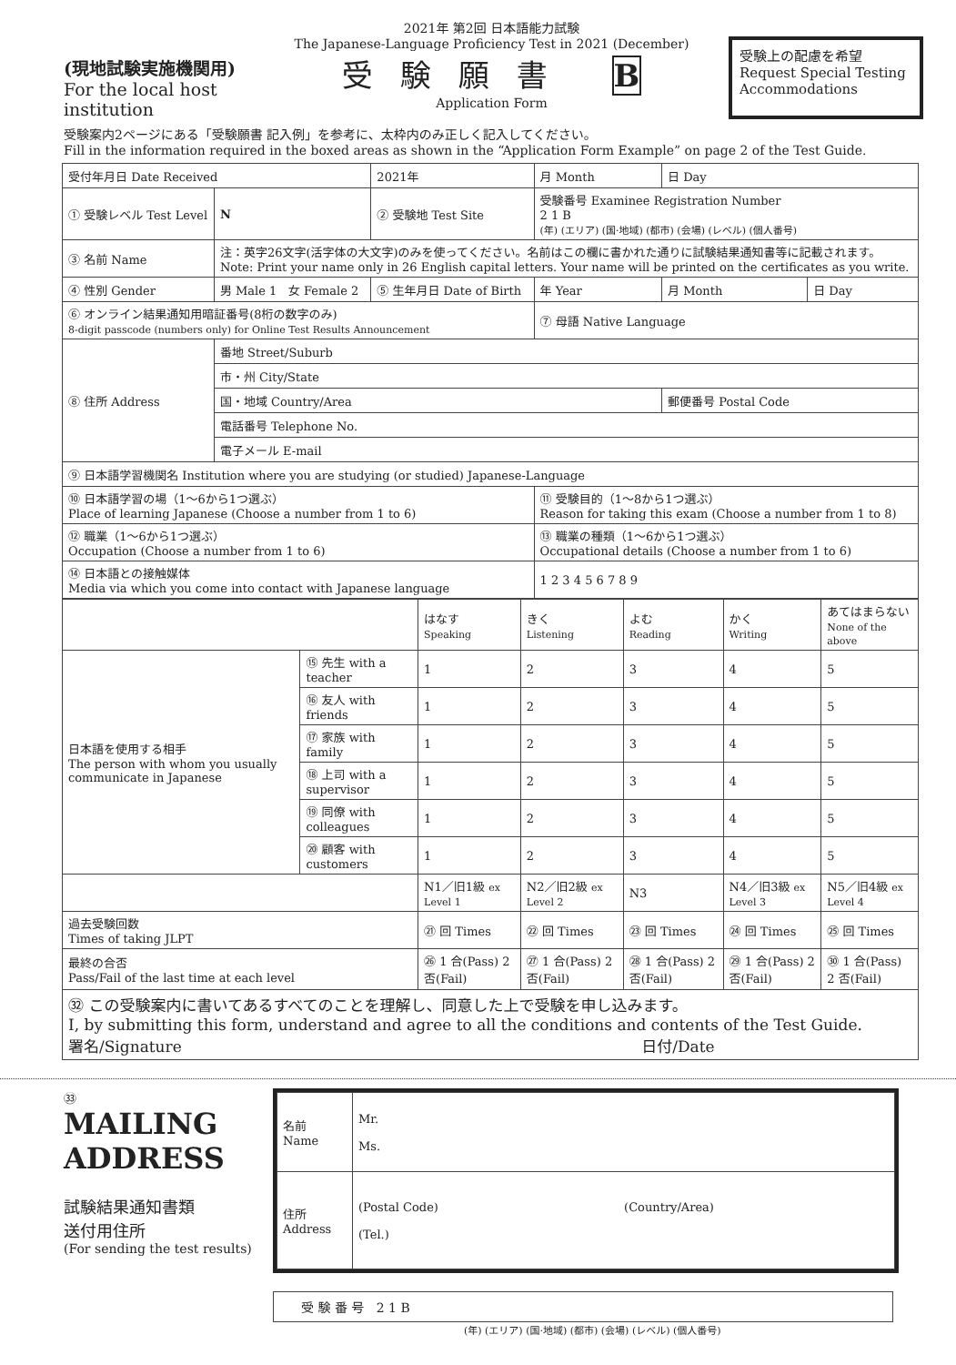(現地試験実施機関用)
For the local host institution
2021年 第2回 日本語能力試験
The Japanese-Language Proficiency Test in 2021 (December)
受験願書 B
Application Form
受験上の配慮を希望
Request Special Testing Accommodations
受験案内2ページにある「受験願書 記入例」を参考に、太枠内のみ正しく記入してください。
Fill in the information required in the boxed areas as shown in the “Application Form Example” on page 2 of the Test Guide.
| 受付年月日 Date Received | | 2021年 | 月 Month | 日 Day | |
| ① 受験レベル Test Level | N | ② 受験地 Test Site | 受験番号 Examinee Registration Number 2 1 B (年) (エリア) (国·地域) (都市) (会場) (レベル) (個人番号) | | |
| ③ 名前 Name | 注：英字26文字(活字体の大文字)のみを使ってください。名前はこの欄に書かれた通りに試験結果通知書等に記載されます。 Note: Print your name only in 26 English capital letters. Your name will be printed on the certificates as you write. | | | | |
| ④ 性別 Gender | 男 Male 1 女 Female 2 | ⑤ 生年月日 Date of Birth | 年 Year | 月 Month | 日 Day |
| ⑥ オンライン結果通知用暗証番号(8桁の数字のみ) 8-digit passcode (numbers only) for Online Test Results Announcement | | | ⑦ 母語 Native Language | | |
| ⑧ 住所 Address | 番地 Street/Suburb | | | | |
| | 市・州 City/State | | | | |
| | 国・地域 Country/Area | | | 郵便番号 Postal Code | |
| | 電話番号 Telephone No. | | | | |
| | 電子メール E-mail | | | | |
| ⑨ 日本語学習機関名 Institution where you are studying (or studied) Japanese-Language | | | | | |
| ⑩ 日本語学習の場（1～6から1つ選ぶ） Place of learning Japanese (Choose a number from 1 to 6) | | | ⑪ 受験目的（1～8から1つ選ぶ） Reason for taking this exam (Choose a number from 1 to 8) | | |
| ⑫ 職業（1～6から1つ選ぶ） Occupation (Choose a number from 1 to 6) | | | ⑬ 職業の種類（1～6から1つ選ぶ） Occupational details (Choose a number from 1 to 6) | | |
| ⑭ 日本語との接触媒体 Media via which you come into contact with Japanese language | | | 1 2 3 4 5 6 7 8 9 | | |
| | | はなす Speaking | きく Listening | よむ Reading | かく Writing | あてはまらない None of the above |
| 日本語を使用する相手 The person with whom you usually communicate in Japanese | ⑮ 先生 with a teacher | 1 | 2 | 3 | 4 | 5 |
| | ⑯ 友人 with friends | 1 | 2 | 3 | 4 | 5 |
| | ⑰ 家族 with family | 1 | 2 | 3 | 4 | 5 |
| | ⑱ 上司 with a supervisor | 1 | 2 | 3 | 4 | 5 |
| | ⑲ 同僚 with colleagues | 1 | 2 | 3 | 4 | 5 |
| | ⑳ 顧客 with customers | 1 | 2 | 3 | 4 | 5 |
| | | N1／旧1級 ex Level 1 | N2／旧2級 ex Level 2 | N3 | N4／旧3級 ex Level 3 | N5／旧4級 ex Level 4 |
| 過去受験回数 Times of taking JLPT | | ㉑ 回 Times | ㉒ 回 Times | ㉓ 回 Times | ㉔ 回 Times | ㉕ 回 Times |
| 最終の合否 Pass/Fail of the last time at each level | | ㉖ 1 合(Pass) 2 否(Fail) | ㉗ 1 合(Pass) 2 否(Fail) | ㉘ 1 合(Pass) 2 否(Fail) | ㉙ 1 合(Pass) 2 否(Fail) | ㉚ 1 合(Pass) 2 否(Fail) |
| ㉜ この受験案内に書いてあるすべてのことを理解し、同意した上で受験を申し込みます。 I, by submitting this form, understand and agree to all the conditions and contents of the Test Guide. 署名/Signature 日付/Date | | | | | | |
㉝
MAILING ADDRESS
試験結果通知書類
送付用住所
(For sending the test results)
| 名前 Name | Mr. Ms. |
| 住所 Address | (Postal Code) (Country/Area) (Tel.) |
受 験 番 号 2 1 B
(年) (エリア) (国·地域) (都市) (会場) (レベル) (個人番号)